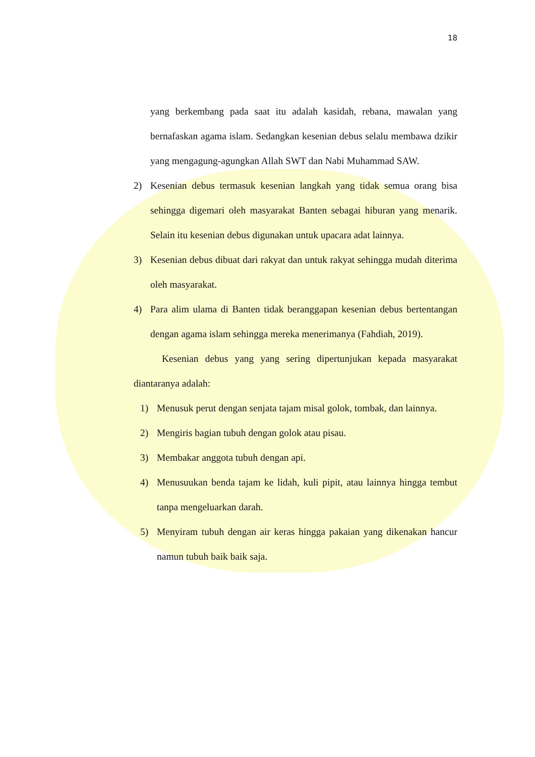18
yang berkembang pada saat itu adalah kasidah, rebana, mawalan yang bernafaskan agama islam. Sedangkan kesenian debus selalu membawa dzikir yang mengagung-agungkan Allah SWT dan Nabi Muhammad SAW.
2) Kesenian debus termasuk kesenian langkah yang tidak semua orang bisa sehingga digemari oleh masyarakat Banten sebagai hiburan yang menarik. Selain itu kesenian debus digunakan untuk upacara adat lainnya.
3) Kesenian debus dibuat dari rakyat dan untuk rakyat sehingga mudah diterima oleh masyarakat.
4) Para alim ulama di Banten tidak beranggapan kesenian debus bertentangan dengan agama islam sehingga mereka menerimanya (Fahdiah, 2019).
Kesenian debus yang yang sering dipertunjukan kepada masyarakat diantaranya adalah:
1) Menusuk perut dengan senjata tajam misal golok, tombak, dan lainnya.
2) Mengiris bagian tubuh dengan golok atau pisau.
3) Membakar anggota tubuh dengan api.
4) Menusuukan benda tajam ke lidah, kuli pipit, atau lainnya hingga tembut tanpa mengeluarkan darah.
5) Menyiram tubuh dengan air keras hingga pakaian yang dikenakan hancur namun tubuh baik baik saja.